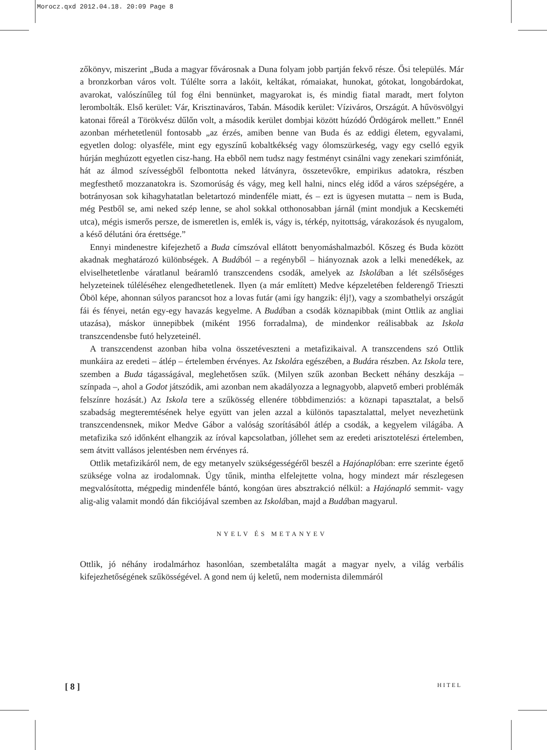Morocz.qxd 2012.04.18. 20:09 Page 8
zőkönyv, miszerint „Buda a magyar fővárosnak a Duna folyam jobb partján fekvő része. Ősi település. Már a bronzkorban város volt. Túlélte sorra a lakóit, keltákat, rómaiakat, hunokat, gótokat, longobárdokat, avarokat, valószínűleg túl fog élni bennünket, magyarokat is, és mindig fiatal maradt, mert folyton lerombolták. Első kerület: Vár, Krisztinaváros, Tabán. Második kerület: Víziváros, Országút. A hűvösvölgyi katonai főreál a Törökvész dűlőn volt, a második kerület dombjai között húzódó Ördögárok mellett.” Ennél azonban mérhetetlenül fontosabb „az érzés, amiben benne van Buda és az eddigi életem, egyvalami, egyetlen dolog: olyasféle, mint egy egyszínű kobaltkékség vagy ólomszürkeség, vagy egy cselló egyik húrján meghúzott egyetlen cisz-hang. Ha ebből nem tudsz nagy festményt csinálni vagy zenekari szimfóniát, hát az álmod szívességből felbontotta neked látványra, összetevőkre, empirikus adatokra, részben megfesthető mozzanatokra is. Szomorúság és vágy, meg kell halni, nincs elég időd a város szépségére, a botrányosan sok kihagyhatatlan beletartozó mindenféle miatt, és – ezt is ügyesen mutatta – nem is Buda, még Pestből se, ami neked szép lenne, se ahol sokkal otthonosabban járnál (mint mondjuk a Kecskeméti utca), mégis ismerős persze, de ismeretlen is, emlék is, vágy is, térkép, nyitottság, várakozások és nyugalom, a késő délutáni óra érettsége.”
Ennyi mindenestre kifejezhető a Buda címszóval ellátott benyomáshalmazból. Kőszeg és Buda között akadnak meghatározó különbségek. A Budából – a regényből – hiányoznak azok a lelki menedékek, az elviselhetetlenbe váratlanul beáramló transzcendens csodák, amelyek az Iskolában a lét szélsőséges helyzeteinek túléléséhez elengedhetetlenek. Ilyen (a már említett) Medve képzeletében felderengő Trieszti Öböl képe, ahonnan súlyos parancsot hoz a lovas futár (ami így hangzik: élj!), vagy a szombathelyi országút fái és fényei, netán egy-egy havazás kegyelme. A Budában a csodák köznapibbak (mint Ottlik az angliai utazása), máskor ünnepibbek (miként 1956 forradalma), de mindenkor reálisabbak az Iskola transzcendensbe futó helyzeteinél.
A transzcendenst azonban hiba volna összetéveszteni a metafizikaival. A transzcendens szó Ottlik munkáira az eredeti – átlép – értelemben érvényes. Az Iskolára egészében, a Budára részben. Az Iskola tere, szemben a Buda tágasságával, meglehetősen szűk. (Milyen szűk azonban Beckett néhány deszkája – színpada –, ahol a Godot játszódik, ami azonban nem akadályozza a legnagyobb, alapvető emberi problémák felszínre hozását.) Az Iskola tere a szűkösség ellenére többdimenziós: a köznapi tapasztalat, a belső szabadság megteremtésének helye együtt van jelen azzal a különös tapasztalattal, melyet nevezhetünk transzcendensnek, mikor Medve Gábor a valóság szorításából átlép a csodák, a kegyelem világába. A metafizika szó időnként elhangzik az íróval kapcsolatban, jóllehet sem az eredeti arisztotelészi értelemben, sem átvitt vallásos jelentésben nem érvényes rá.
Ottlik metafizikáról nem, de egy metanyelv szükségességéről beszél a Hajónaplóban: erre szerinte égető szüksége volna az irodalomnak. Úgy tűnik, mintha elfelejtette volna, hogy mindezt már részlegesen megvalósította, mégpedig mindenféle bántó, kongóan üres absztrakció nélkül: a Hajónapló semmit- vagy alig-alig valamit mondó dán fikciójával szemben az Iskolában, majd a Budában magyarul.
NYELV ÉS METANYEV
Ottlik, jó néhány irodalmárhoz hasonlóan, szembetalálta magát a magyar nyelv, a világ verbális kifejezhetőségének szűkösségével. A gond nem új keletű, nem modernista dilemmáról
[ 8 ] HITEL